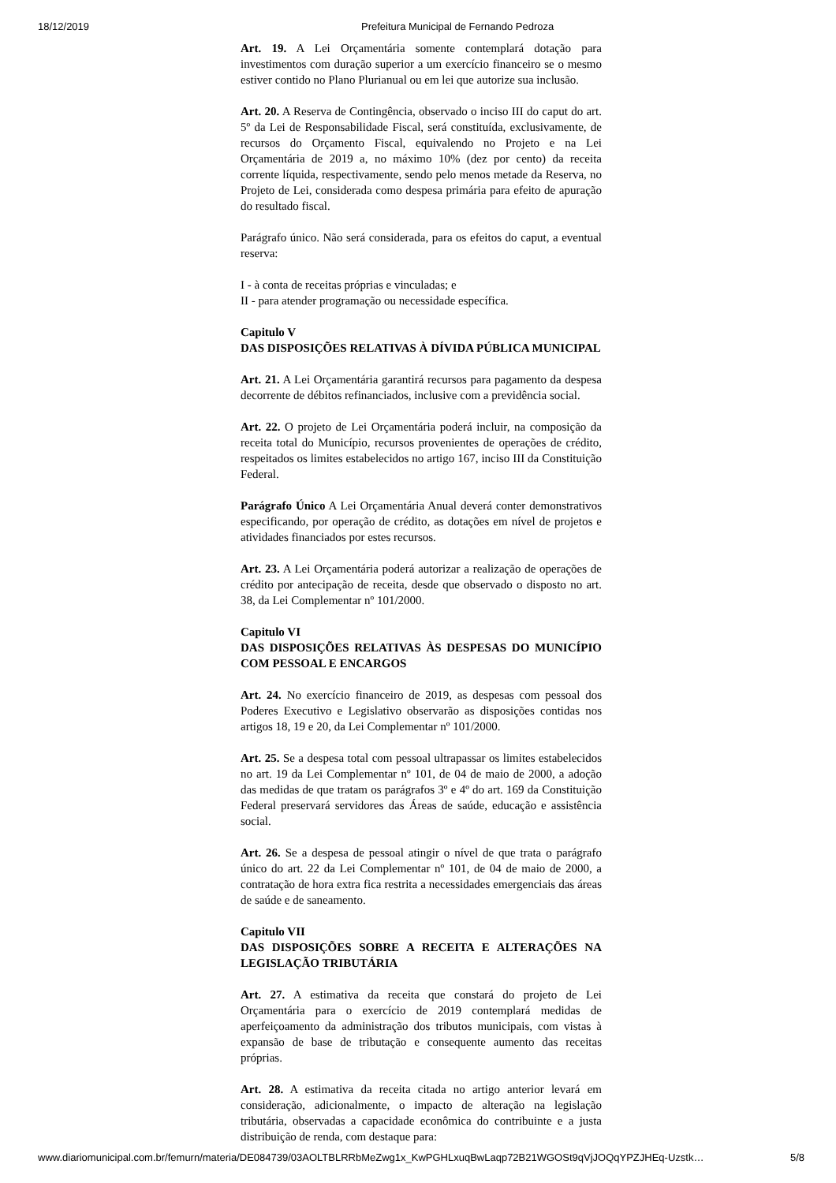18/12/2019 Prefeitura Municipal de Fernando Pedroza
Art. 19. A Lei Orçamentária somente contemplará dotação para investimentos com duração superior a um exercício financeiro se o mesmo estiver contido no Plano Plurianual ou em lei que autorize sua inclusão.
Art. 20. A Reserva de Contingência, observado o inciso III do caput do art. 5º da Lei de Responsabilidade Fiscal, será constituída, exclusivamente, de recursos do Orçamento Fiscal, equivalendo no Projeto e na Lei Orçamentária de 2019 a, no máximo 10% (dez por cento) da receita corrente líquida, respectivamente, sendo pelo menos metade da Reserva, no Projeto de Lei, considerada como despesa primária para efeito de apuração do resultado fiscal.
Parágrafo único. Não será considerada, para os efeitos do caput, a eventual reserva:
I - à conta de receitas próprias e vinculadas; e
II - para atender programação ou necessidade específica.
Capitulo V
DAS DISPOSIÇÕES RELATIVAS À DÍVIDA PÚBLICA MUNICIPAL
Art. 21. A Lei Orçamentária garantirá recursos para pagamento da despesa decorrente de débitos refinanciados, inclusive com a previdência social.
Art. 22. O projeto de Lei Orçamentária poderá incluir, na composição da receita total do Município, recursos provenientes de operações de crédito, respeitados os limites estabelecidos no artigo 167, inciso III da Constituição Federal.
Parágrafo Único A Lei Orçamentária Anual deverá conter demonstrativos especificando, por operação de crédito, as dotações em nível de projetos e atividades financiados por estes recursos.
Art. 23. A Lei Orçamentária poderá autorizar a realização de operações de crédito por antecipação de receita, desde que observado o disposto no art. 38, da Lei Complementar nº 101/2000.
Capitulo VI
DAS DISPOSIÇÕES RELATIVAS ÀS DESPESAS DO MUNICÍPIO COM PESSOAL E ENCARGOS
Art. 24. No exercício financeiro de 2019, as despesas com pessoal dos Poderes Executivo e Legislativo observarão as disposições contidas nos artigos 18, 19 e 20, da Lei Complementar nº 101/2000.
Art. 25. Se a despesa total com pessoal ultrapassar os limites estabelecidos no art. 19 da Lei Complementar nº 101, de 04 de maio de 2000, a adoção das medidas de que tratam os parágrafos 3º e 4º do art. 169 da Constituição Federal preservará servidores das Áreas de saúde, educação e assistência social.
Art. 26. Se a despesa de pessoal atingir o nível de que trata o parágrafo único do art. 22 da Lei Complementar nº 101, de 04 de maio de 2000, a contratação de hora extra fica restrita a necessidades emergenciais das áreas de saúde e de saneamento.
Capitulo VII
DAS DISPOSIÇÕES SOBRE A RECEITA E ALTERAÇÕES NA LEGISLAÇÃO TRIBUTÁRIA
Art. 27. A estimativa da receita que constará do projeto de Lei Orçamentária para o exercício de 2019 contemplará medidas de aperfeiçoamento da administração dos tributos municipais, com vistas à expansão de base de tributação e consequente aumento das receitas próprias.
Art. 28. A estimativa da receita citada no artigo anterior levará em consideração, adicionalmente, o impacto de alteração na legislação tributária, observadas a capacidade econômica do contribuinte e a justa distribuição de renda, com destaque para:
www.diariomunicipal.com.br/femurn/materia/DE084739/03AOLTBLRRbMeZwg1x_KwPGHLxuqBwLaqp72B21WGOSt9qVjJOQqYPZJHEq-Uzstk… 5/8